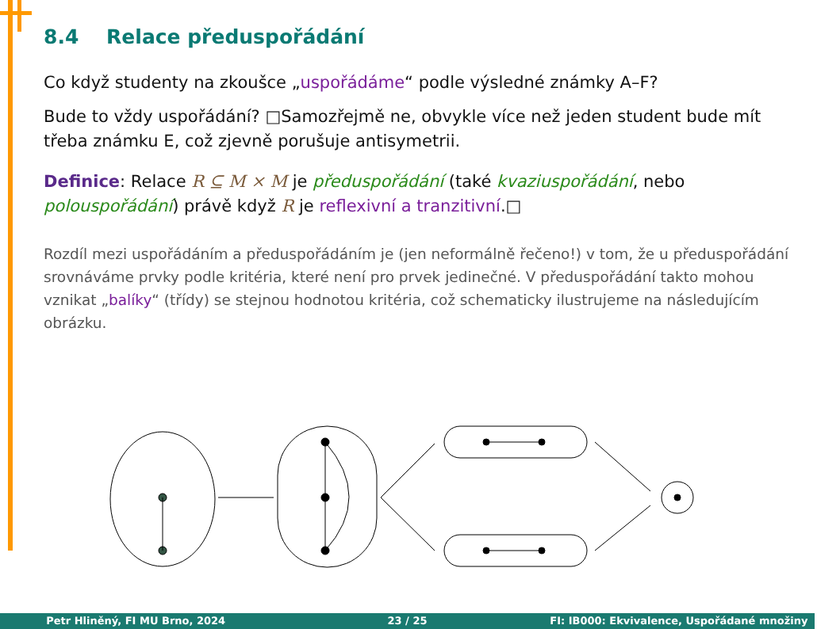8.4 Relace předuspořádání
Co když studenty na zkoušce „uspořádáme“ podle výsledné známky A–F?
Bude to vždy uspořádání? □Samozřejmě ne, obvykle více než jeden student bude mít třeba známku E, což zjevně porušuje antisymetrii.
Definice: Relace R ⊆ M × M je předuspořádání (také kvaziuspořádání, nebo polouspořádání) právě když R je reflexivní a tranzitivní.□
Rozdíl mezi uspořádáním a předuspořádáním je (jen neformálně řečeno!) v tom, že u předuspořádání srovnáváme prvky podle kritéria, které není pro prvek jedinečné. V předuspořádání takto mohou vznikat „balíky“ (třídy) se stejnou hodnotou kritéria, což schematicky ilustrujeme na následujícím obrázku.
Petr Hliněný, FI MU Brno, 2024 23 / 25 FI: IB000: Ekvivalence, Uspořádané množiny